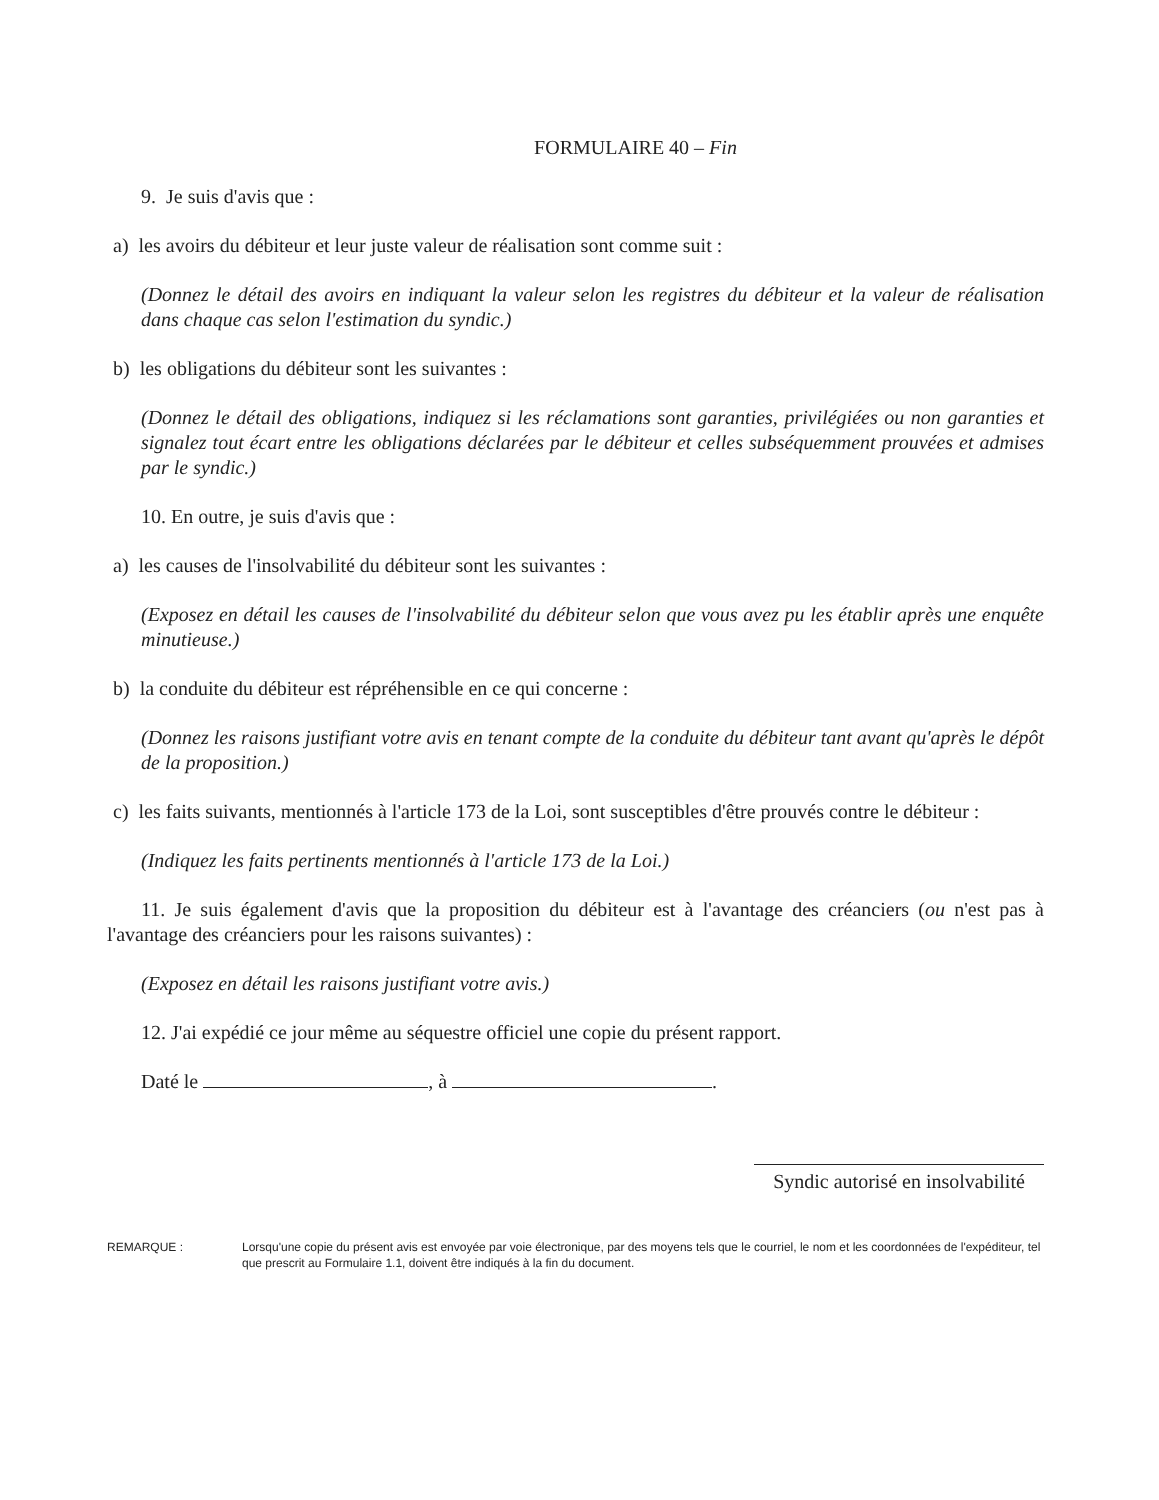FORMULAIRE 40 – Fin
9. Je suis d'avis que :
a) les avoirs du débiteur et leur juste valeur de réalisation sont comme suit :
(Donnez le détail des avoirs en indiquant la valeur selon les registres du débiteur et la valeur de réalisation dans chaque cas selon l'estimation du syndic.)
b) les obligations du débiteur sont les suivantes :
(Donnez le détail des obligations, indiquez si les réclamations sont garanties, privilégiées ou non garanties et signalez tout écart entre les obligations déclarées par le débiteur et celles subséquemment prouvées et admises par le syndic.)
10. En outre, je suis d'avis que :
a) les causes de l'insolvabilité du débiteur sont les suivantes :
(Exposez en détail les causes de l'insolvabilité du débiteur selon que vous avez pu les établir après une enquête minutieuse.)
b) la conduite du débiteur est répréhensible en ce qui concerne :
(Donnez les raisons justifiant votre avis en tenant compte de la conduite du débiteur tant avant qu'après le dépôt de la proposition.)
c) les faits suivants, mentionnés à l'article 173 de la Loi, sont susceptibles d'être prouvés contre le débiteur :
(Indiquez les faits pertinents mentionnés à l'article 173 de la Loi.)
11. Je suis également d'avis que la proposition du débiteur est à l'avantage des créanciers (ou n'est pas à l'avantage des créanciers pour les raisons suivantes) :
(Exposez en détail les raisons justifiant votre avis.)
12. J'ai expédié ce jour même au séquestre officiel une copie du présent rapport.
Daté le , à .
Syndic autorisé en insolvabilité
REMARQUE : Lorsqu'une copie du présent avis est envoyée par voie électronique, par des moyens tels que le courriel, le nom et les coordonnées de l'expéditeur, tel que prescrit au Formulaire 1.1, doivent être indiqués à la fin du document.